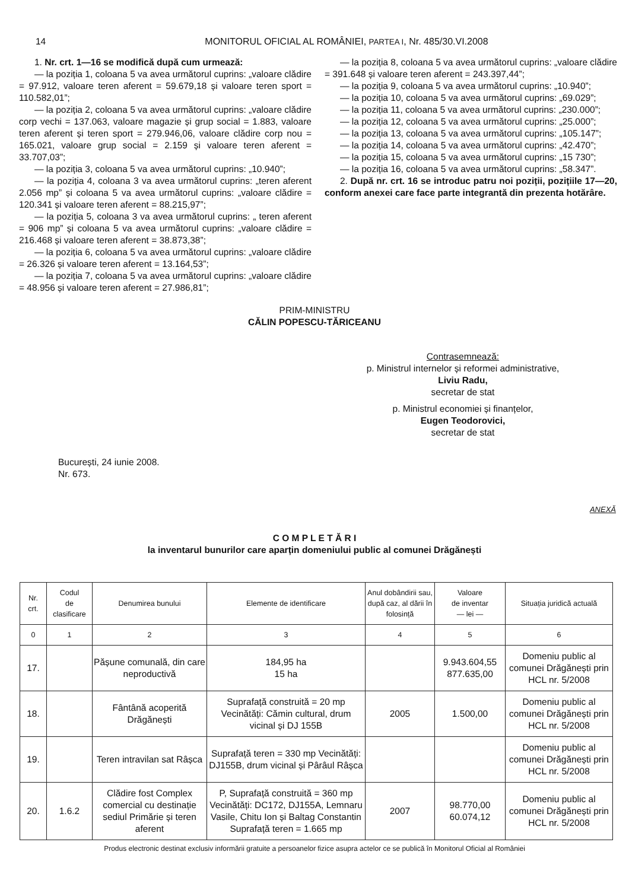14 MONITORUL OFICIAL AL ROMÂNIEI, PARTEA I, Nr. 485/30.VI.2008
1. Nr. crt. 1—16 se modifică după cum urmează:
— la poziția 1, coloana 5 va avea următorul cuprins: „valoare clădire = 97.912, valoare teren aferent = 59.679,18 și valoare teren sport = 110.582,01”;
— la poziția 2, coloana 5 va avea următorul cuprins: „valoare clădire corp vechi = 137.063, valoare magazie și grup social = 1.883, valoare teren aferent și teren sport = 279.946,06, valoare clădire corp nou = 165.021, valoare grup social = 2.159 și valoare teren aferent = 33.707,03”;
— la poziția 3, coloana 5 va avea următorul cuprins: „10.940”;
— la poziția 4, coloana 3 va avea următorul cuprins: „teren aferent 2.056 mp” și coloana 5 va avea următorul cuprins: „valoare clădire = 120.341 și valoare teren aferent = 88.215,97”;
— la poziția 5, coloana 3 va avea următorul cuprins: „ teren aferent = 906 mp” și coloana 5 va avea următorul cuprins: „valoare clădire = 216.468 și valoare teren aferent = 38.873,38”;
— la poziția 6, coloana 5 va avea următorul cuprins: „valoare clădire = 26.326 și valoare teren aferent = 13.164,53”;
— la poziția 7, coloana 5 va avea următorul cuprins: „valoare clădire = 48.956 și valoare teren aferent = 27.986,81”;
— la poziția 8, coloana 5 va avea următorul cuprins: „valoare clădire = 391.648 și valoare teren aferent = 243.397,44”;
— la poziția 9, coloana 5 va avea următorul cuprins: „10.940”;
— la poziția 10, coloana 5 va avea următorul cuprins: „69.029”;
— la poziția 11, coloana 5 va avea următorul cuprins: „230.000”;
— la poziția 12, coloana 5 va avea următorul cuprins: „25.000”;
— la poziția 13, coloana 5 va avea următorul cuprins: „105.147”;
— la poziția 14, coloana 5 va avea următorul cuprins: „42.470”;
— la poziția 15, coloana 5 va avea următorul cuprins: „15 730”;
— la poziția 16, coloana 5 va avea următorul cuprins: „58.347”.
2. După nr. crt. 16 se introduc patru noi poziții, pozițiile 17—20, conform anexei care face parte integrantă din prezenta hotărâre.
PRIM-MINISTRU
CĂLIN POPESCU-TĂRICEANU
Contrasemnează:
p. Ministrul internelor și reformei administrative,
Liviu Radu,
secretar de stat
p. Ministrul economiei și finanțelor,
Eugen Teodorovici,
secretar de stat
București, 24 iunie 2008.
Nr. 673.
ANEXĂ
C O M P L E T Ă R I
la inventarul bunurilor care aparțin domeniului public al comunei Drăgănești
| Nr. crt. | Codul de clasificare | Denumirea bunului | Elemente de identificare | Anul dobândirii sau, după caz, al dării în folosință | Valoare de inventar — lei — | Situația juridică actuală |
| --- | --- | --- | --- | --- | --- | --- |
| 0 | 1 | 2 | 3 | 4 | 5 | 6 |
| 17. | | Pășune comunală, din care neproductivă | 184,95 ha 15 ha | | 9.943.604,55 877.635,00 | Domeniu public al comunei Drăgănești prin HCL nr. 5/2008 |
| 18. | | Fântână acoperită Drăgănești | Suprafață construită = 20 mp Vecinătăți: Cămin cultural, drum vicinal și DJ 155B | 2005 | 1.500,00 | Domeniu public al comunei Drăgănești prin HCL nr. 5/2008 |
| 19. | | Teren intravilan sat Râșca | Suprafață teren = 330 mp Vecinătăți: DJ155B, drum vicinal și Pârâul Râșca | | | Domeniu public al comunei Drăgănești prin HCL nr. 5/2008 |
| 20. | 1.6.2 | Clădire fost Complex comercial cu destinație sediul Primărie și teren aferent | P, Suprafață construită = 360 mp Vecinătăți: DC172, DJ155A, Lemnaru Vasile, Chitu Ion și Baltag Constantin Suprafață teren = 1.665 mp | 2007 | 98.770,00 60.074,12 | Domeniu public al comunei Drăgănești prin HCL nr. 5/2008 |
Produs electronic destinat exclusiv informării gratuite a persoanelor fizice asupra actelor ce se publică în Monitorul Oficial al României